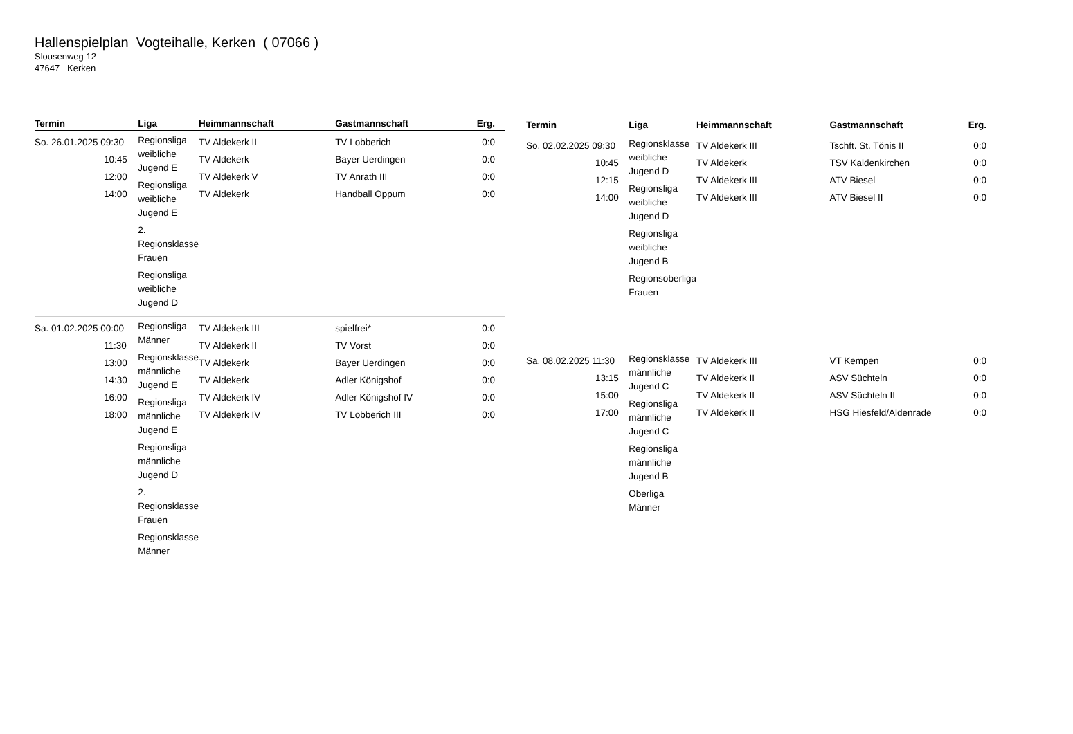Hallenspielplan Vogteihalle, Kerken ( 07066 )
Slousenweg 12
47647 Kerken
| Termin | Liga | Heimmannschaft | Gastmannschaft | Erg. |
| --- | --- | --- | --- | --- |
| So. 26.01.2025 09:30 10:45 12:00 14:00 | Regionsliga weibliche Jugend E Regionsliga weibliche Jugend E 2. Regionsklasse Frauen Regionsliga weibliche Jugend D | TV Aldekerk II TV Aldekerk TV Aldekerk V TV Aldekerk | TV Lobberich Bayer Uerdingen TV Anrath III Handball Oppum | 0:0 0:0 0:0 0:0 |
| Sa. 01.02.2025 00:00 11:30 13:00 14:30 16:00 18:00 | Regionsliga Männer Regionsklasse männliche Jugend E Regionsliga männliche Jugend E Regionsliga männliche Jugend D 2. Regionsklasse Frauen Regionsklasse Männer | TV Aldekerk III TV Aldekerk II TV Aldekerk TV Aldekerk TV Aldekerk IV TV Aldekerk IV | spielfrei* TV Vorst Bayer Uerdingen Adler Königshof Adler Königshof IV TV Lobberich III | 0:0 0:0 0:0 0:0 0:0 0:0 |
| Termin | Liga | Heimmannschaft | Gastmannschaft | Erg. |
| --- | --- | --- | --- | --- |
| So. 02.02.2025 09:30 10:45 12:15 14:00 | Regionsklasse weibliche Jugend D Regionsliga weibliche Jugend D Regionsliga weibliche Jugend B Regionsoberliga Frauen | TV Aldekerk III TV Aldekerk TV Aldekerk III TV Aldekerk III | Tschft. St. Tönis II TSV Kaldenkirchen ATV Biesel ATV Biesel II | 0:0 0:0 0:0 0:0 |
| Sa. 08.02.2025 11:30 13:15 15:00 17:00 | Regionsklasse männliche Jugend C Regionsliga männliche Jugend C Regionsliga männliche Jugend B Oberliga Männer | TV Aldekerk III TV Aldekerk II TV Aldekerk II TV Aldekerk II | VT Kempen ASV Süchteln ASV Süchteln II HSG Hiesfeld/Aldenrade | 0:0 0:0 0:0 0:0 |